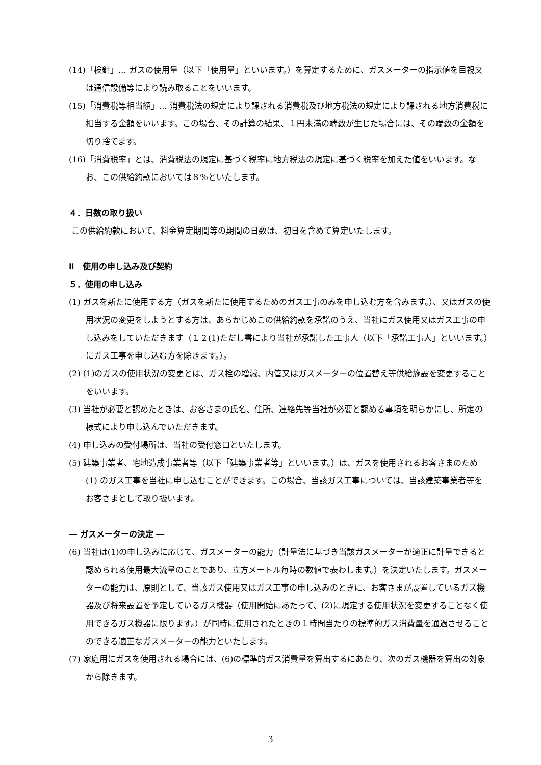(14)「検針」… ガスの使用量（以下「使用量」といいます。）を算定するために、ガスメーターの指示値を目視又は通信設備等により読み取ることをいいます。
(15)「消費税等相当額」… 消費税法の規定により課される消費税及び地方税法の規定により課される地方消費税に相当する金額をいいます。この場合、その計算の結果、１円未満の端数が生じた場合には、その端数の金額を切り捨てます。
(16)「消費税率」とは、消費税法の規定に基づく税率に地方税法の規定に基づく税率を加えた値をいいます。なお、この供給約款においては８％といたします。
４．日数の取り扱い
この供給約款において、料金算定期間等の期間の日数は、初日を含めて算定いたします。
Ⅱ　使用の申し込み及び契約
５．使用の申し込み
(1) ガスを新たに使用する方（ガスを新たに使用するためのガス工事のみを申し込む方を含みます。）、又はガスの使用状況の変更をしようとする方は、あらかじめこの供給約款を承諾のうえ、当社にガス使用又はガス工事の申し込みをしていただきます（１２(1)ただし書により当社が承諾した工事人（以下「承諾工事人」といいます。）にガス工事を申し込む方を除きます。）。
(2) (1)のガスの使用状況の変更とは、ガス栓の増減、内管又はガスメーターの位置替え等供給施設を変更することをいいます。
(3) 当社が必要と認めたときは、お客さまの氏名、住所、連絡先等当社が必要と認める事項を明らかにし、所定の様式により申し込んでいただきます。
(4) 申し込みの受付場所は、当社の受付窓口といたします。
(5) 建築事業者、宅地造成事業者等（以下「建築事業者等」といいます。）は、ガスを使用されるお客さまのため (1) のガス工事を当社に申し込むことができます。この場合、当該ガス工事については、当該建築事業者等をお客さまとして取り扱います。
― ガスメーターの決定 ―
(6) 当社は(1)の申し込みに応じて、ガスメーターの能力（計量法に基づき当該ガスメーターが適正に計量できると認められる使用最大流量のことであり、立方メートル毎時の数値で表わします。）を決定いたします。ガスメーターの能力は、原則として、当該ガス使用又はガス工事の申し込みのときに、お客さまが設置しているガス機器及び将来設置を予定しているガス機器（使用開始にあたって、(2)に規定する使用状況を変更することなく使用できるガス機器に限ります。）が同時に使用されたときの１時間当たりの標準的ガス消費量を通過させることのできる適正なガスメーターの能力といたします。
(7) 家庭用にガスを使用される場合には、(6)の標準的ガス消費量を算出するにあたり、次のガス機器を算出の対象から除きます。
3